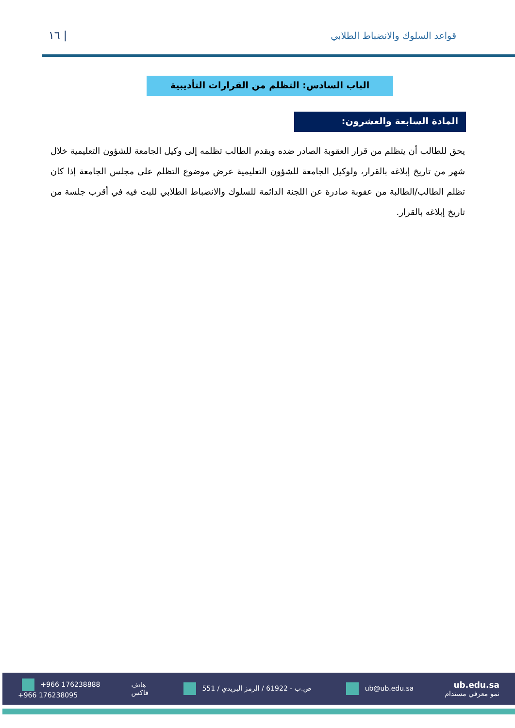١٦ | قواعد السلوك والانضباط الطلابي
الباب السادس: التظلم من القرارات التأديبية
المادة السابعة والعشرون:
يحق للطالب أن يتظلم من قرار العقوبة الصادر ضده ويقدم الطالب تظلمه إلى وكيل الجامعة للشؤون التعليمية خلال شهر من تاريخ إبلاغه بالقرار، ولوكيل الجامعة للشؤون التعليمية عرض موضوع التظلم على مجلس الجامعة إذا كان تظلم الطالب/الطالبة من عقوبة صادرة عن اللجنة الدائمة للسلوك والانضباط الطلابي للبت فيه في أقرب جلسة من تاريخ إبلاغه بالقرار.
+966 176238888
+966 176238095
هاتف
فاكس
551 / ص.ب - 61922 / الرمز البريدي
ub@ub.edu.sa
ub.edu.sa
نمو معرفي مستدام